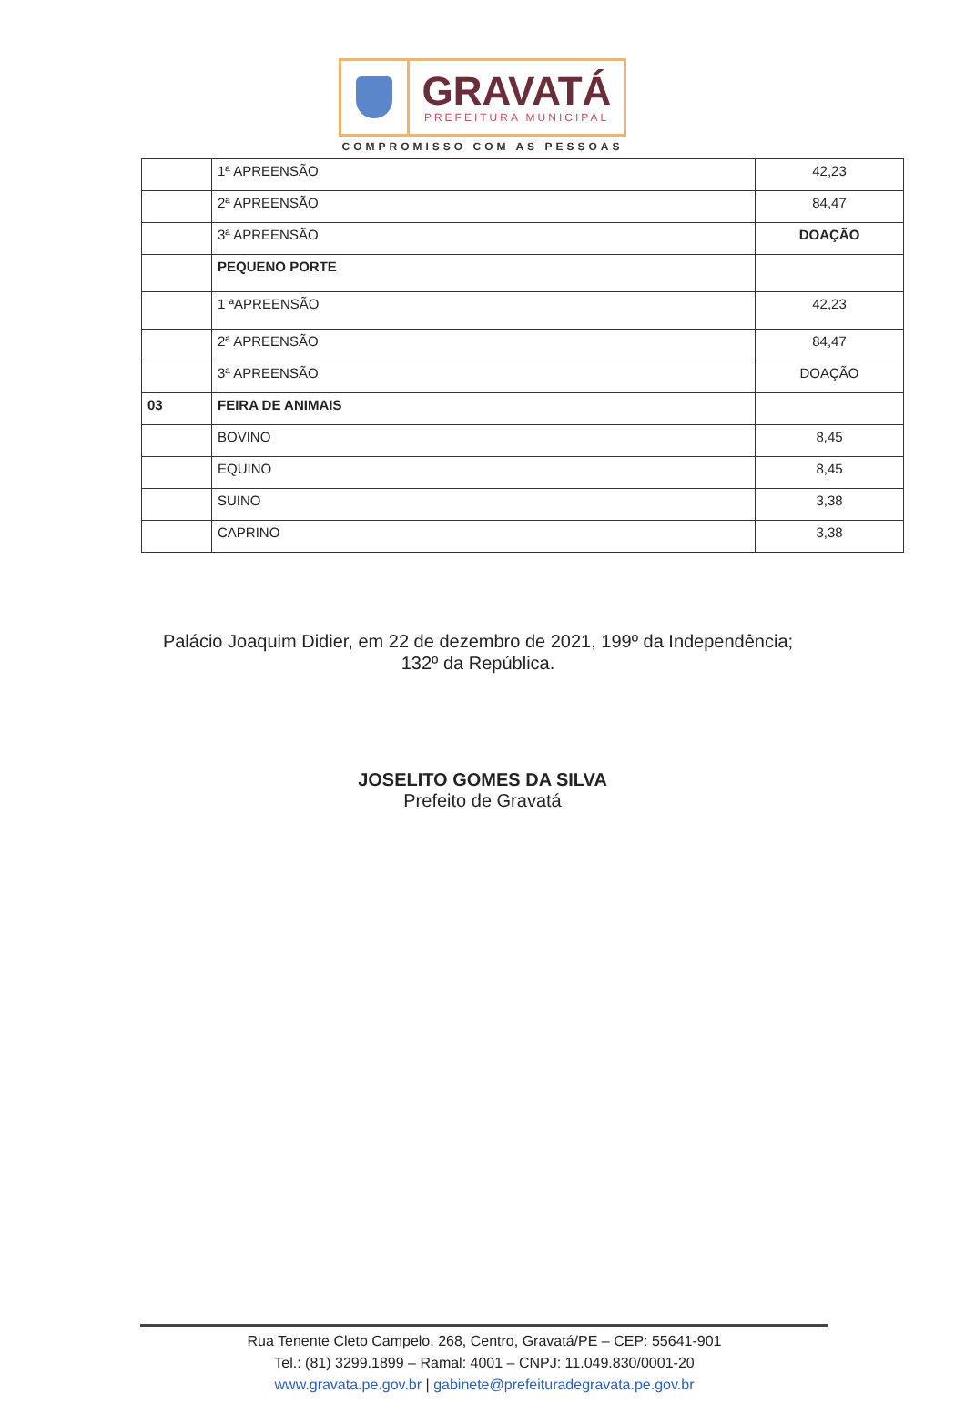GRAVATÁ
PREFEITURA MUNICIPAL
COMPROMISSO COM AS PESSOAS
| | 1ª APREENSÃO | 42,23 |
| | 2ª APREENSÃO | 84,47 |
| | 3ª APREENSÃO | DOAÇÃO |
| | PEQUENO PORTE | |
| | 1 ªAPREENSÃO | 42,23 |
| | 2ª APREENSÃO | 84,47 |
| | 3ª APREENSÃO | DOAÇÃO |
| 03 | FEIRA DE ANIMAIS | |
| | BOVINO | 8,45 |
| | EQUINO | 8,45 |
| | SUINO | 3,38 |
| | CAPRINO | 3,38 |
Palácio Joaquim Didier, em 22 de dezembro de 2021, 199º da Independência;
132º da República.
JOSELITO GOMES DA SILVA
Prefeito de Gravatá
Rua Tenente Cleto Campelo, 268, Centro, Gravatá/PE – CEP: 55641-901
Tel.: (81) 3299.1899 – Ramal: 4001 – CNPJ: 11.049.830/0001-20
www.gravata.pe.gov.br | gabinete@prefeituradegravata.pe.gov.br